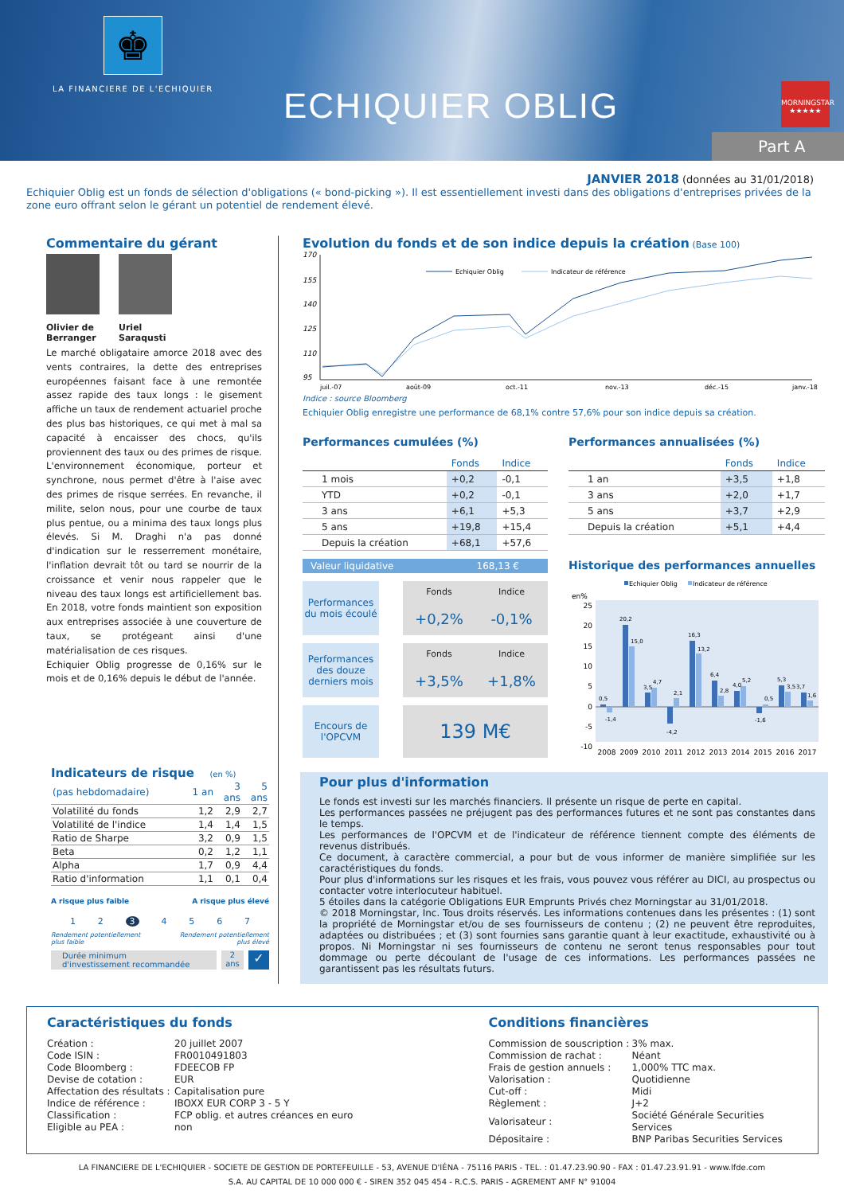♚
LA FINANCIERE DE L'ECHIQUIER
ECHIQUIER OBLIG
MORNINGSTAR
★★★★★
Part A
JANVIER 2018 (données au 31/01/2018)
Echiquier Oblig est un fonds de sélection d'obligations (« bond-picking »). Il est essentiellement investi dans des obligations d'entreprises privées de la zone euro offrant selon le gérant un potentiel de rendement élevé.
Commentaire du gérant
Olivier de Berranger
Uriel Saraqusti
Le marché obligataire amorce 2018 avec des vents contraires, la dette des entreprises européennes faisant face à une remontée assez rapide des taux longs : le gisement affiche un taux de rendement actuariel proche des plus bas historiques, ce qui met à mal sa capacité à encaisser des chocs, qu'ils proviennent des taux ou des primes de risque. L'environnement économique, porteur et synchrone, nous permet d'être à l'aise avec des primes de risque serrées. En revanche, il milite, selon nous, pour une courbe de taux plus pentue, ou a minima des taux longs plus élevés. Si M. Draghi n'a pas donné d'indication sur le resserrement monétaire, l'inflation devrait tôt ou tard se nourrir de la croissance et venir nous rappeler que le niveau des taux longs est artificiellement bas. En 2018, votre fonds maintient son exposition aux entreprises associée à une couverture de taux, se protégeant ainsi d'une matérialisation de ces risques.
Echiquier Oblig progresse de 0,16% sur le mois et de 0,16% depuis le début de l'année.
Indicateurs de risque (en %)
| (pas hebdomadaire) | 1 an | 3 ans | 5 ans |
| Volatilité du fonds | 1,2 | 2,9 | 2,7 |
| Volatilité de l'indice | 1,4 | 1,4 | 1,5 |
| Ratio de Sharpe | 3,2 | 0,9 | 1,5 |
| Beta | 0,2 | 1,2 | 1,1 |
| Alpha | 1,7 | 0,9 | 4,4 |
| Ratio d'information | 1,1 | 0,1 | 0,4 |
A risque plus faible A risque plus élevé
1 2 3 4 5 6 7
Rendement potentiellement
plus faible Rendement potentiellement
plus élevé
Durée minimum
d'investissement recommandée
2
ans
✓
Evolution du fonds et de son indice depuis la création (Base 100)
170
155
140
125
110
95
Echiquier Oblig
Indicateur de référence
juil.-07
août-09
oct.-11
nov.-13
déc.-15
janv.-18
Indice : source Bloomberg
Echiquier Oblig enregistre une performance de 68,1% contre 57,6% pour son indice depuis sa création.
Performances cumulées (%)
| | Fonds | Indice |
| --- | --- | --- |
| 1 mois | +0,2 | -0,1 |
| YTD | +0,2 | -0,1 |
| 3 ans | +6,1 | +5,3 |
| 5 ans | +19,8 | +15,4 |
| Depuis la création | +68,1 | +57,6 |
Valeur liquidative 168,13 €
| Performances du mois écoulé | | Fonds | Indice |
| | | +0,2% | -0,1% |
| Performances des douze derniers mois | | Fonds | Indice |
| | | +3,5% | +1,8% |
| Encours de l'OPCVM | | 139 M€ | |
Performances annualisées (%)
| | Fonds | Indice |
| --- | --- | --- |
| 1 an | +3,5 | +1,8 |
| 3 ans | +2,0 | +1,7 |
| 5 ans | +3,7 | +2,9 |
| Depuis la création | +5,1 | +4,4 |
Historique des performances annuelles
Echiquier Oblig
Indicateur de référence
en%
25
20
15
10
5
0
-5
-10
0,5
-1,4
20,2
15,0
3,5
4,7
-4,2
2,1
16,3
13,2
6,4
2,8
4,0
5,2
-1,6
0,5
5,3
3,5
3,7
1,6
2008
2009
2010
2011
2012
2013
2014
2015
2016
2017
Pour plus d'information
Le fonds est investi sur les marchés financiers. Il présente un risque de perte en capital.
Les performances passées ne préjugent pas des performances futures et ne sont pas constantes dans le temps.
Les performances de l'OPCVM et de l'indicateur de référence tiennent compte des éléments de revenus distribués.
Ce document, à caractère commercial, a pour but de vous informer de manière simplifiée sur les caractéristiques du fonds.
Pour plus d'informations sur les risques et les frais, vous pouvez vous référer au DICI, au prospectus ou contacter votre interlocuteur habituel.
5 étoiles dans la catégorie Obligations EUR Emprunts Privés chez Morningstar au 31/01/2018.
© 2018 Morningstar, Inc. Tous droits réservés. Les informations contenues dans les présentes : (1) sont la propriété de Morningstar et/ou de ses fournisseurs de contenu ; (2) ne peuvent être reproduites, adaptées ou distribuées ; et (3) sont fournies sans garantie quant à leur exactitude, exhaustivité ou à propos. Ni Morningstar ni ses fournisseurs de contenu ne seront tenus responsables pour tout dommage ou perte découlant de l'usage de ces informations. Les performances passées ne garantissent pas les résultats futurs.
Caractéristiques du fonds
| Création : | 20 juillet 2007 |
| Code ISIN : | FR0010491803 |
| Code Bloomberg : | FDEECOB FP |
| Devise de cotation : | EUR |
| Affectation des résultats : | Capitalisation pure |
| Indice de référence : | IBOXX EUR CORP 3 - 5 Y |
| Classification : | FCP oblig. et autres créances en euro |
| Eligible au PEA : | non |
Conditions financières
| Commission de souscription : | 3% max. |
| Commission de rachat : | Néant |
| Frais de gestion annuels : | 1,000% TTC max. |
| Valorisation : | Quotidienne |
| Cut-off : | Midi |
| Règlement : | J+2 |
| Valorisateur : | Société Générale Securities Services |
| Dépositaire : | BNP Paribas Securities Services |
LA FINANCIERE DE L'ECHIQUIER - SOCIETE DE GESTION DE PORTEFEUILLE - 53, AVENUE D'IÉNA - 75116 PARIS - TEL. : 01.47.23.90.90 - FAX : 01.47.23.91.91 - www.lfde.com
S.A. AU CAPITAL DE 10 000 000 € - SIREN 352 045 454 - R.C.S. PARIS - AGREMENT AMF N° 91004